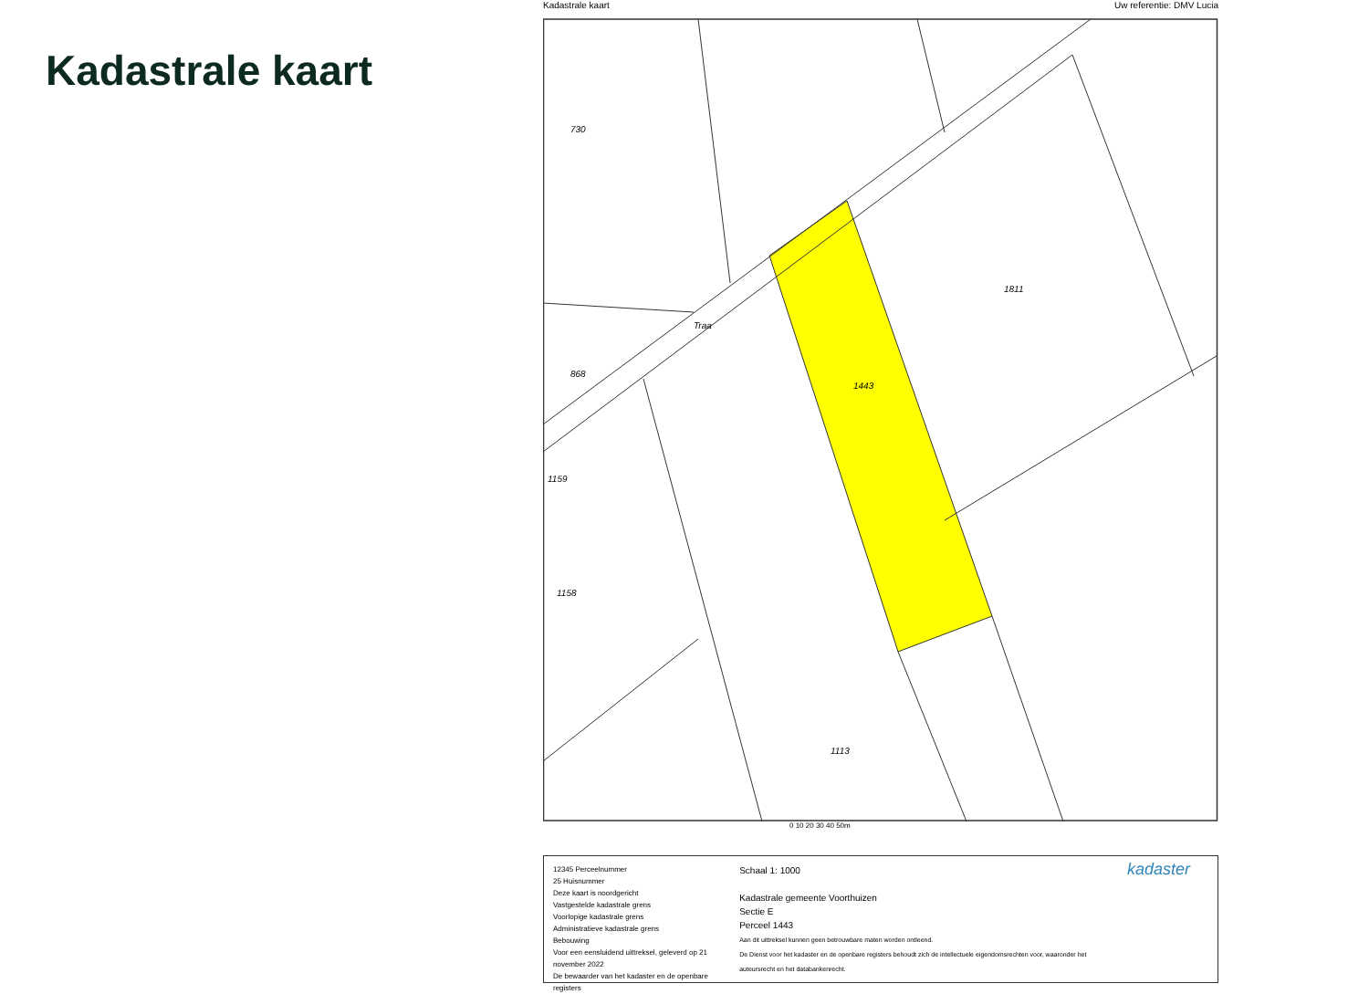Kadastrale kaart
Kadastrale kaart Uw referentie: DMV Lucia
730
868
1159
1158
1811
1443
1113
Traa
0 10 20 30 40 50m
12345 Perceelnummer
25 Huisnummer
Deze kaart is noordgericht
Vastgestelde kadastrale grens
Voorlopige kadastrale grens
Administratieve kadastrale grens
Bebouwing
Voor een eensluidend uittreksel, geleverd op 21 november 2022
De bewaarder van het kadaster en de openbare registers
Schaal 1: 1000
Kadastrale gemeente Voorthuizen
Sectie E
Perceel 1443
Aan dit uittreksel kunnen geen betrouwbare maten worden ontleend.
De Dienst voor het kadaster en de openbare registers behoudt zich de intellectuele eigendomsrechten voor, waaronder het auteursrecht en het databankenrecht.
kadaster